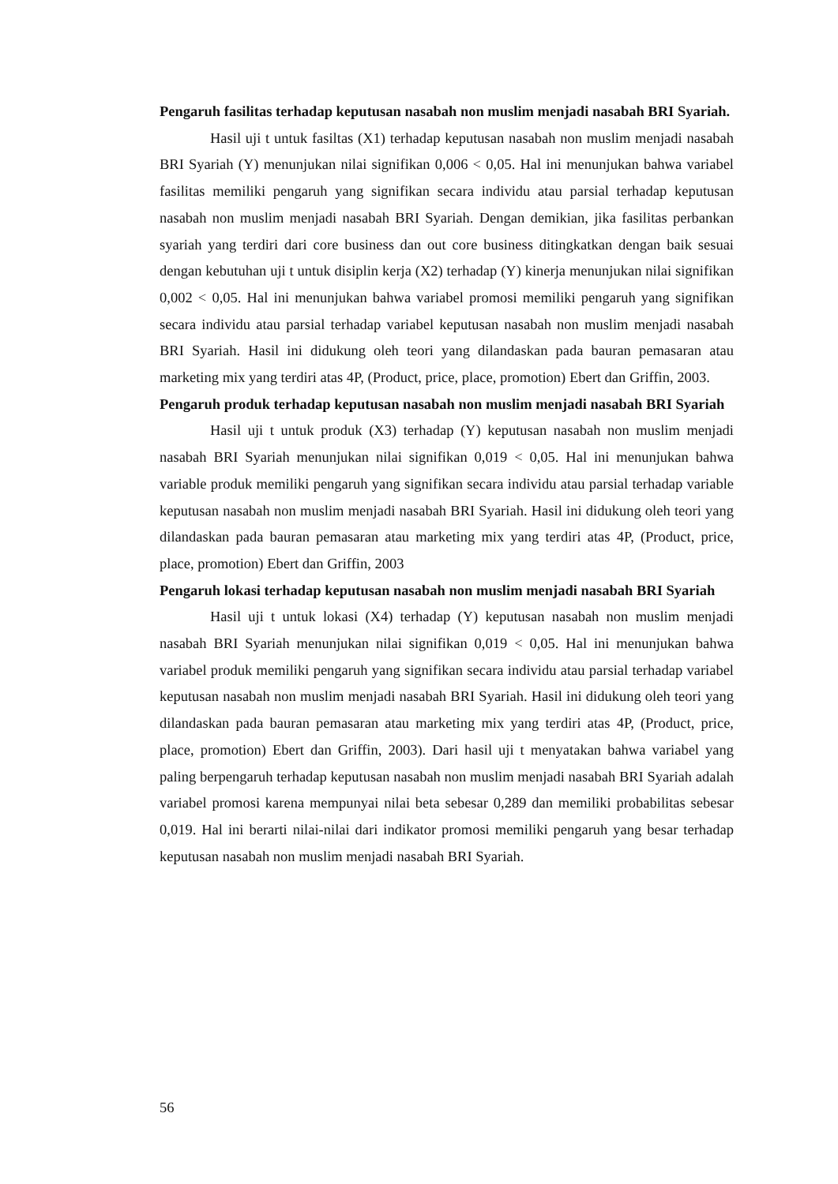Pengaruh fasilitas terhadap keputusan nasabah non muslim menjadi nasabah BRI Syariah.
Hasil uji t untuk fasiltas (X1) terhadap keputusan nasabah non muslim menjadi nasabah BRI Syariah (Y) menunjukan nilai signifikan 0,006 < 0,05. Hal ini menunjukan bahwa variabel fasilitas memiliki pengaruh yang signifikan secara individu atau parsial terhadap keputusan nasabah non muslim menjadi nasabah BRI Syariah. Dengan demikian, jika fasilitas perbankan syariah yang terdiri dari core business dan out core business ditingkatkan dengan baik sesuai dengan kebutuhan uji t untuk disiplin kerja (X2) terhadap (Y) kinerja menunjukan nilai signifikan 0,002 < 0,05. Hal ini menunjukan bahwa variabel promosi memiliki pengaruh yang signifikan secara individu atau parsial terhadap variabel keputusan nasabah non muslim menjadi nasabah BRI Syariah. Hasil ini didukung oleh teori yang dilandaskan pada bauran pemasaran atau marketing mix yang terdiri atas 4P, (Product, price, place, promotion) Ebert dan Griffin, 2003.
Pengaruh produk terhadap keputusan nasabah non muslim menjadi nasabah BRI Syariah
Hasil uji t untuk produk (X3) terhadap (Y) keputusan nasabah non muslim menjadi nasabah BRI Syariah menunjukan nilai signifikan 0,019 < 0,05. Hal ini menunjukan bahwa variable produk memiliki pengaruh yang signifikan secara individu atau parsial terhadap variable keputusan nasabah non muslim menjadi nasabah BRI Syariah. Hasil ini didukung oleh teori yang dilandaskan pada bauran pemasaran atau marketing mix yang terdiri atas 4P, (Product, price, place, promotion) Ebert dan Griffin, 2003
Pengaruh lokasi terhadap keputusan nasabah non muslim menjadi nasabah BRI Syariah
Hasil uji t untuk lokasi (X4) terhadap (Y) keputusan nasabah non muslim menjadi nasabah BRI Syariah menunjukan nilai signifikan 0,019 < 0,05. Hal ini menunjukan bahwa variabel produk memiliki pengaruh yang signifikan secara individu atau parsial terhadap variabel keputusan nasabah non muslim menjadi nasabah BRI Syariah. Hasil ini didukung oleh teori yang dilandaskan pada bauran pemasaran atau marketing mix yang terdiri atas 4P, (Product, price, place, promotion) Ebert dan Griffin, 2003). Dari hasil uji t menyatakan bahwa variabel yang paling berpengaruh terhadap keputusan nasabah non muslim menjadi nasabah BRI Syariah adalah variabel promosi karena mempunyai nilai beta sebesar 0,289 dan memiliki probabilitas sebesar 0,019. Hal ini berarti nilai-nilai dari indikator promosi memiliki pengaruh yang besar terhadap keputusan nasabah non muslim menjadi nasabah BRI Syariah.
56